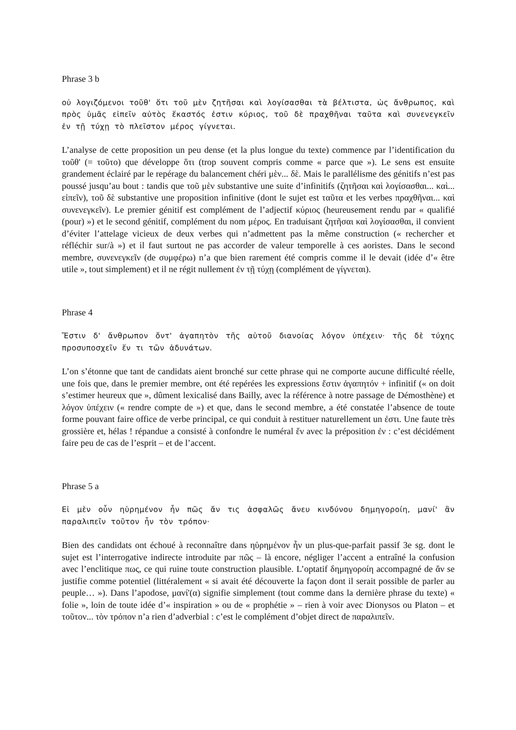Phrase 3 b
οὐ λογιζόμενοι τοῦθ' ὅτι τοῦ μὲν ζητῆσαι καὶ λογίσασθαι τὰ βέλτιστα, ὡς ἄνθρωπος, καὶ πρὸς ὑμᾶς εἰπεῖν αὐτὸς ἕκαστός ἐστιν κύριος, τοῦ δὲ πραχθῆναι ταῦτα καὶ συνενεγκεῖν ἐν τῇ τύχῃ τὸ πλεῖστον μέρος γίγνεται.
L’analyse de cette proposition un peu dense (et la plus longue du texte) commence par l’identification du τοῦθ' (= τοῦτο) que développe ὅτι (trop souvent compris comme « parce que »). Le sens est ensuite grandement éclairé par le repérage du balancement chéri μὲν... δὲ. Mais le parallélisme des génitifs n’est pas poussé jusqu’au bout : tandis que τοῦ μὲν substantive une suite d’infinitifs (ζητῆσαι καὶ λογίσασθαι... καὶ... εἰπεῖν), τοῦ δὲ substantive une proposition infinitive (dont le sujet est ταῦτα et les verbes πραχθῆναι... καὶ συνενεγκεῖν). Le premier génitif est complément de l’adjectif κύριος (heureusement rendu par « qualifié (pour) ») et le second génitif, complément du nom μέρος. En traduisant ζητῆσαι καὶ λογίσασθαι, il convient d’éviter l’attelage vicieux de deux verbes qui n’admettent pas la même construction (« rechercher et réfléchir sur/à ») et il faut surtout ne pas accorder de valeur temporelle à ces aoristes. Dans le second membre, συνενεγκεῖν (de συμφέρω) n’a que bien rarement été compris comme il le devait (idée d’« être utile », tout simplement) et il ne régit nullement ἐν τῇ τύχῃ (complément de γίγνεται).
Phrase 4
Ἔστιν δ' ἄνθρωπον ὄντ' ἀγαπητὸν τῆς αὑτοῦ διανοίας λόγον ὑπέχειν· τῆς δὲ τύχης προσυποσχεῖν ἕν τι τῶν ἀδυνάτων.
L’on s’étonne que tant de candidats aient bronché sur cette phrase qui ne comporte aucune difficulté réelle, une fois que, dans le premier membre, ont été repérées les expressions ἔστιν ἀγαπητόν + infinitif (« on doit s’estimer heureux que », dûment lexicalisé dans Bailly, avec la référence à notre passage de Démosthène) et λόγον ὑπέχειν (« rendre compte de ») et que, dans le second membre, a été constatée l’absence de toute forme pouvant faire office de verbe principal, ce qui conduit à restituer naturellement un ἐστι. Une faute très grossière et, hélas ! répandue a consisté à confondre le numéral ἕν avec la préposition ἐν : c’est décidément faire peu de cas de l’esprit – et de l’accent.
Phrase 5 a
Εἰ μὲν οὖν ηὑρημένον ἦν πῶς ἄν τις ἀσφαλῶς ἄνευ κινδύνου δημηγοροίη, μανί' ἂν παραλιπεῖν τοῦτον ἦν τὸν τρόπον·
Bien des candidats ont échoué à reconnaître dans ηὑρημένον ἦν un plus-que-parfait passif 3e sg. dont le sujet est l’interrogative indirecte introduite par πῶς – là encore, négliger l’accent a entraîné la confusion avec l’enclitique πως, ce qui ruine toute construction plausible. L’optatif δημηγοροίη accompagné de ἄν se justifie comme potentiel (littéralement « si avait été découverte la façon dont il serait possible de parler au peuple… »). Dans l’apodose, μανί'(α) signifie simplement (tout comme dans la dernière phrase du texte) « folie », loin de toute idée d’« inspiration » ou de « prophétie » – rien à voir avec Dionysos ou Platon – et τοῦτον... τὸν τρόπον n’a rien d’adverbial : c’est le complément d’objet direct de παραλιπεῖν.